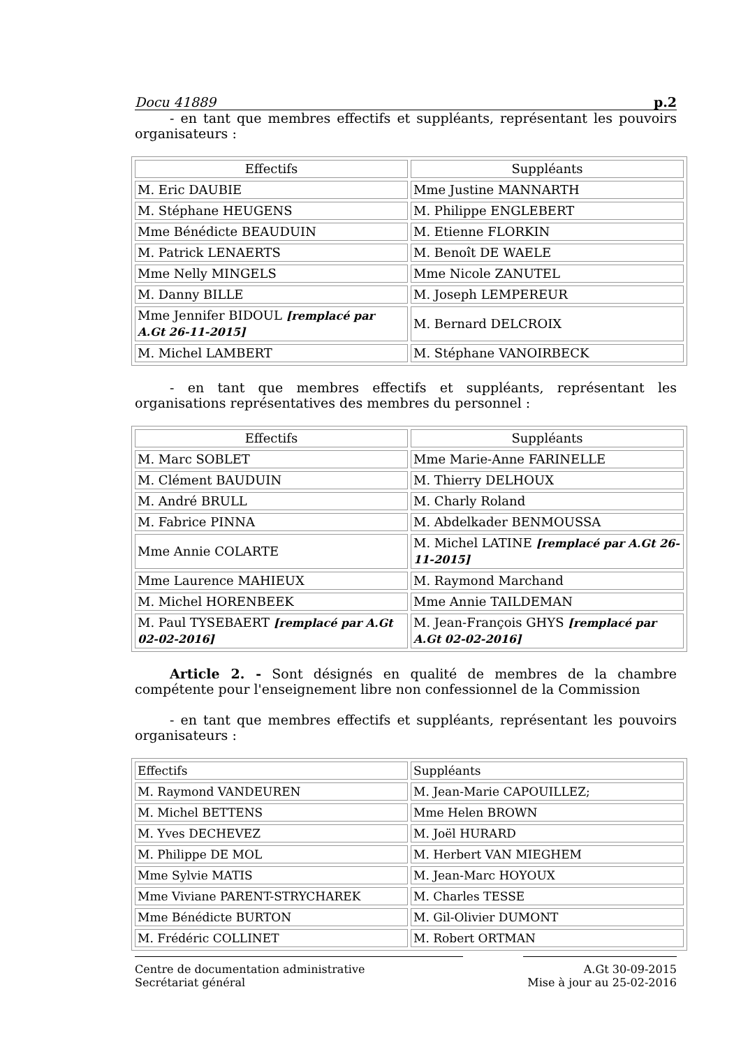Docu 41889 p.2
- en tant que membres effectifs et suppléants, représentant les pouvoirs organisateurs :
| Effectifs | Suppléants |
| --- | --- |
| M. Eric DAUBIE | Mme Justine MANNARTH |
| M. Stéphane HEUGENS | M. Philippe ENGLEBERT |
| Mme Bénédicte BEAUDUIN | M. Etienne FLORKIN |
| M. Patrick LENAERTS | M. Benoît DE WAELE |
| Mme Nelly MINGELS | Mme Nicole ZANUTEL |
| M. Danny BILLE | M. Joseph LEMPEREUR |
| Mme Jennifer BIDOUL [remplacé par A.Gt 26-11-2015] | M. Bernard DELCROIX |
| M. Michel LAMBERT | M. Stéphane VANOIRBECK |
- en tant que membres effectifs et suppléants, représentant les organisations représentatives des membres du personnel :
| Effectifs | Suppléants |
| --- | --- |
| M. Marc SOBLET | Mme Marie-Anne FARINELLE |
| M. Clément BAUDUIN | M. Thierry DELHOUX |
| M. André BRULL | M. Charly Roland |
| M. Fabrice PINNA | M. Abdelkader BENMOUSSA |
| Mme Annie COLARTE | M. Michel LATINE [remplacé par A.Gt 26-11-2015] |
| Mme Laurence MAHIEUX | M. Raymond Marchand |
| M. Michel HORENBEEK | Mme Annie TAILDEMAN |
| M. Paul TYSEBAERT [remplacé par A.Gt 02-02-2016] | M. Jean-François GHYS [remplacé par A.Gt 02-02-2016] |
Article 2. - Sont désignés en qualité de membres de la chambre compétente pour l'enseignement libre non confessionnel de la Commission
- en tant que membres effectifs et suppléants, représentant les pouvoirs organisateurs :
| Effectifs | Suppléants |
| --- | --- |
| M. Raymond VANDEUREN | M. Jean-Marie CAPOUILLEZ; |
| M. Michel BETTENS | Mme Helen BROWN |
| M. Yves DECHEVEZ | M. Joël HURARD |
| M. Philippe DE MOL | M. Herbert VAN MIEGHEM |
| Mme Sylvie MATIS | M. Jean-Marc HOYOUX |
| Mme Viviane PARENT-STRYCHAREK | M. Charles TESSE |
| Mme Bénédicte BURTON | M. Gil-Olivier DUMONT |
| M. Frédéric COLLINET | M. Robert ORTMAN |
Centre de documentation administrative
Secrétariat général
A.Gt 30-09-2015
Mise à jour au 25-02-2016